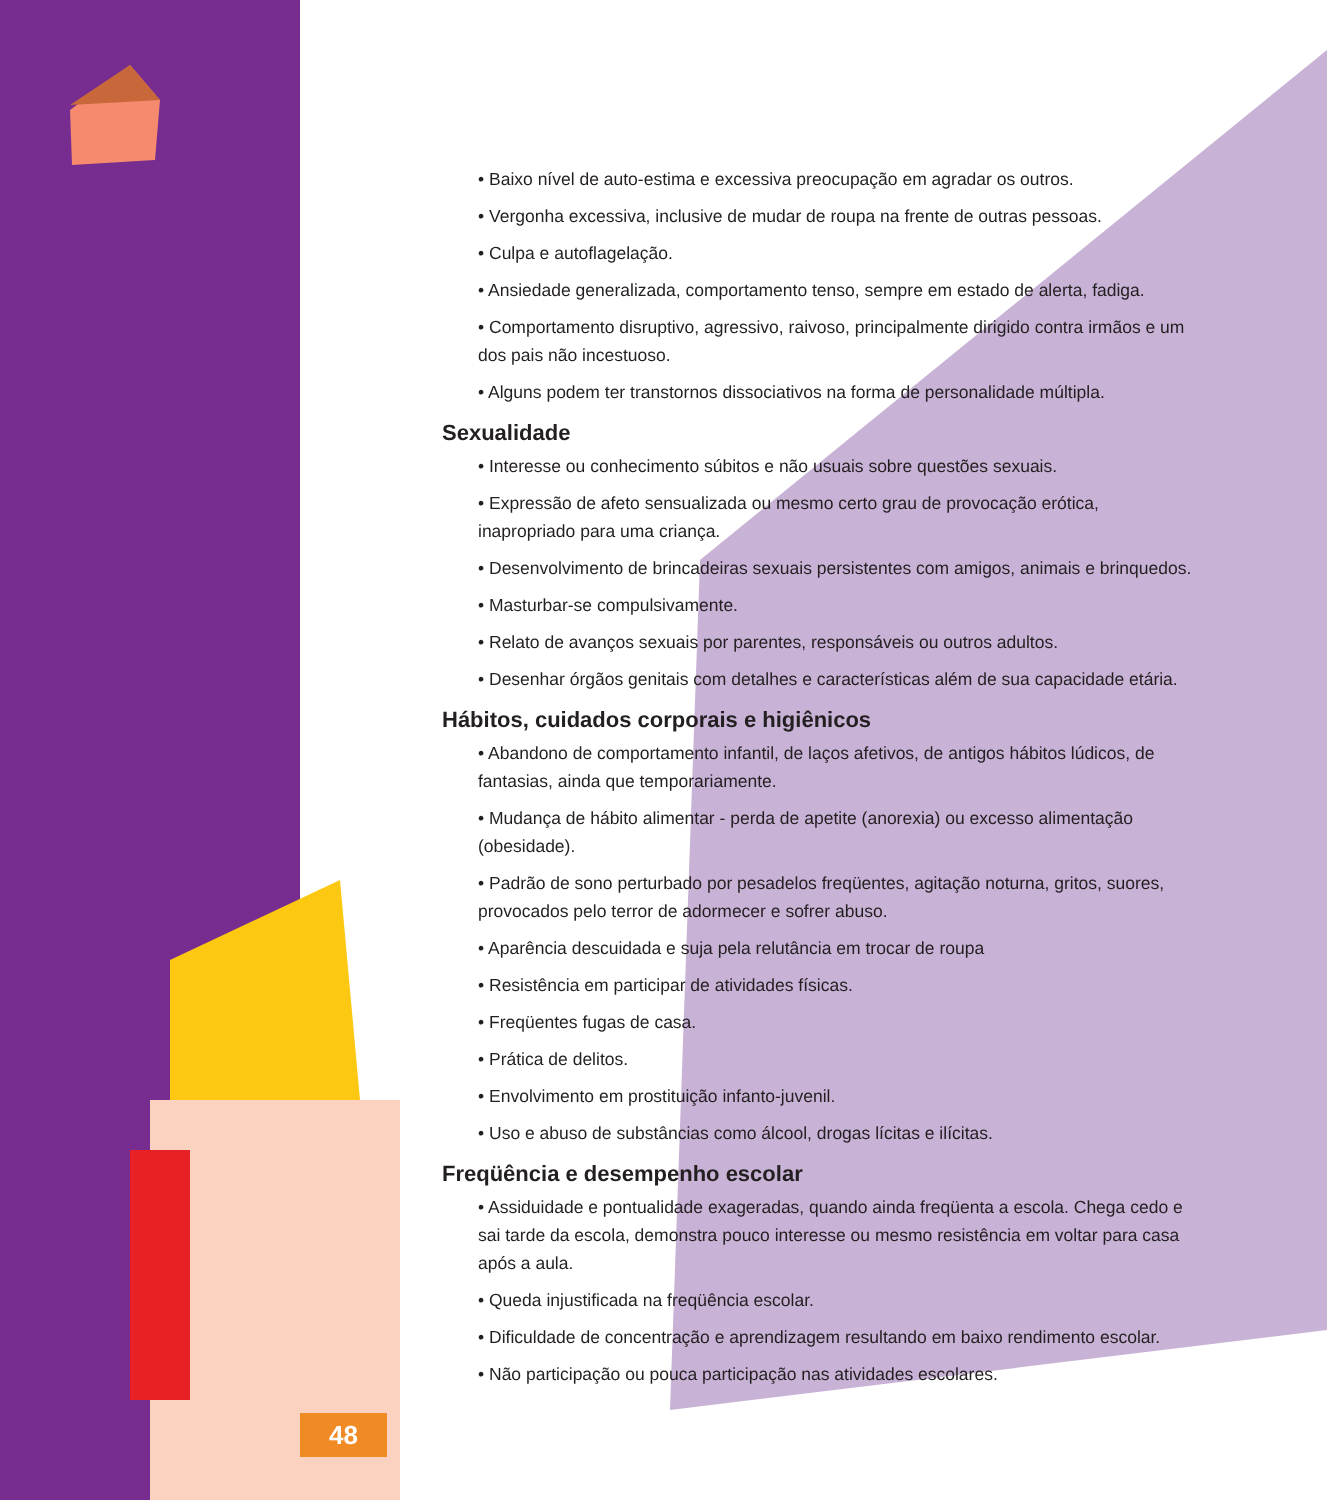• Baixo nível de auto-estima e excessiva preocupação em agradar os outros.
• Vergonha excessiva, inclusive de mudar de roupa na frente de outras pessoas.
• Culpa e autoflagelação.
• Ansiedade generalizada, comportamento tenso, sempre em estado de alerta, fadiga.
• Comportamento disruptivo, agressivo, raivoso, principalmente dirigido contra irmãos e um dos pais não incestuoso.
• Alguns podem ter transtornos dissociativos na forma de personalidade múltipla.
Sexualidade
• Interesse ou conhecimento súbitos e não usuais sobre questões sexuais.
• Expressão de afeto sensualizada ou mesmo certo grau de provocação erótica, inapropriado para uma criança.
• Desenvolvimento de brincadeiras sexuais persistentes com amigos, animais e brinquedos.
• Masturbar-se compulsivamente.
• Relato de avanços sexuais por parentes, responsáveis ou outros adultos.
• Desenhar órgãos genitais com detalhes e características além de sua capacidade etária.
Hábitos, cuidados corporais e higiênicos
• Abandono de comportamento infantil, de laços afetivos, de antigos hábitos lúdicos, de fantasias, ainda que temporariamente.
• Mudança de hábito alimentar - perda de apetite (anorexia) ou excesso alimentação (obesidade).
• Padrão de sono perturbado por pesadelos freqüentes, agitação noturna, gritos, suores, provocados pelo terror de adormecer e sofrer abuso.
• Aparência descuidada e suja pela relutância em trocar de roupa
• Resistência em participar de atividades físicas.
• Freqüentes fugas de casa.
• Prática de delitos.
• Envolvimento em prostituição infanto-juvenil.
• Uso e abuso de substâncias como álcool, drogas lícitas e ilícitas.
Freqüência e desempenho escolar
• Assiduidade e pontualidade exageradas, quando ainda freqüenta a escola. Chega cedo e sai tarde da escola, demonstra pouco interesse ou mesmo resistência em voltar para casa após a aula.
• Queda injustificada na freqüência escolar.
• Dificuldade de concentração e aprendizagem resultando em baixo rendimento escolar.
• Não participação ou pouca participação nas atividades escolares.
48